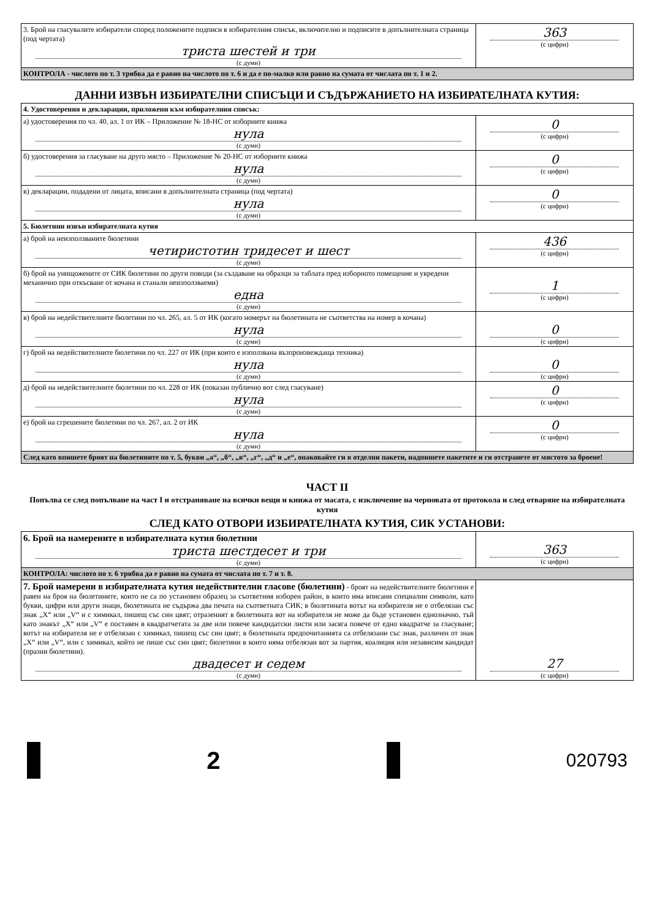| 3. Брой на гласувалите избиратели според положените подписи в избирателния списък, включително и подписите в допълнителната страница (под чертата) триста шестей и три (с думи) | 363 (с цифри) |
| КОНТРОЛА - числото по т. 3 трябва да е равно на числото по т. 6 и да е по-малко или равно на сумата от числата по т. 1 и 2. | |
ДАННИ ИЗВЪН ИЗБИРАТЕЛНИ СПИСЪЦИ И СЪДЪРЖАНИЕТО НА ИЗБИРАТЕЛНАТА КУТИЯ:
| 4. Удостоверения и декларации, приложени към избирателния списък: | |
| а) удостоверения по чл. 40, ал. 1 от ИК – Приложение № 18-НС от изборните книжа нула (с думи) | 0 (с цифри) |
| б) удостоверения за гласуване на друго място – Приложение № 20-НС от изборните книжа нула (с думи) | 0 (с цифри) |
| в) декларации, подадени от лицата, вписани в допълнителната страница (под чертата) нула (с думи) | 0 (с цифри) |
| 5. Бюлетини извън избирателната кутия | |
| а) брой на неизползваните бюлетини четиристотин тридесет и шест (с думи) | 436 (с цифри) |
| б) брой на унищожените от СИК бюлетини по други поводи (за създаване на образци за таблата пред изборното помещение и увредени механично при откъсване от кочана и станали неизползваеми) една (с думи) | 1 (с цифри) |
| в) брой на недействителните бюлетини по чл. 265, ал. 5 от ИК (когато номерът на бюлетината не съответства на номер в кочана) нула (с думи) | 0 (с цифри) |
| г) брой на недействителните бюлетини по чл. 227 от ИК (при които е използвана възпроизвеждаща техника) нула (с думи) | 0 (с цифри) |
| д) брой на недействителните бюлетини по чл. 228 от ИК (показан публично вот след гласуване) нула (с думи) | 0 (с цифри) |
| е) брой на сгрешените бюлетини по чл. 267, ал. 2 от ИК нула (с думи) | 0 (с цифри) |
| След като впишете броят на бюлетините по т. 5, букви „а“, „б“, „в“, „г“, „д“ и „е“, опаковайте ги в отделни пакети, надпишете пакетите и ги отстранете от мястото за броене! | |
ЧАСТ II
Попълва се след попълване на част I и отстраняване на всички вещи и книжа от масата, с изключение на черновата от протокола и след отваряне на избирателната кутия
СЛЕД КАТО ОТВОРИ ИЗБИРАТЕЛНАТА КУТИЯ, СИК УСТАНОВИ:
| 6. Брой на намерените в избирателната кутия бюлетини триста шестдесет и три (с думи) | 363 (с цифри) |
| КОНТРОЛА: числото по т. 6 трябва да е равно на сумата от числата по т. 7 и т. 8. | |
| 7. Брой намерени в избирателната кутия недействителни гласове (бюлетини) - броят на недействителните бюлетини е равен на броя на бюлетините, които не са по установен образец за съответния изборен район, в които има вписани специални символи, като букви, цифри или други знаци, бюлетината не съдържа два печата на съответната СИК; в бюлетината вотът на избирателя не е отбелязан със знак „X“ или „V“ и с химикал, пишещ със син цвят; отразеният в бюлетината вот на избирателя не може да бъде установен еднозначно, тъй като знакът „X“ или „V“ е поставен в квадратчетата за две или повече кандидатски листи или засяга повече от едно квадратче за гласуване; вотът на избирателя не е отбелязан с химикал, пишещ със син цвят; в бюлетината предпочитанията са отбелязани със знак, различен от знак „X“ или „V“, или с химикал, който не пише със син цвят; бюлетини в които няма отбелязан вот за партия, коалиция или независим кандидат (празни бюлетини). двадесет и седем (с думи) | 27 (с цифри) |
2
020793